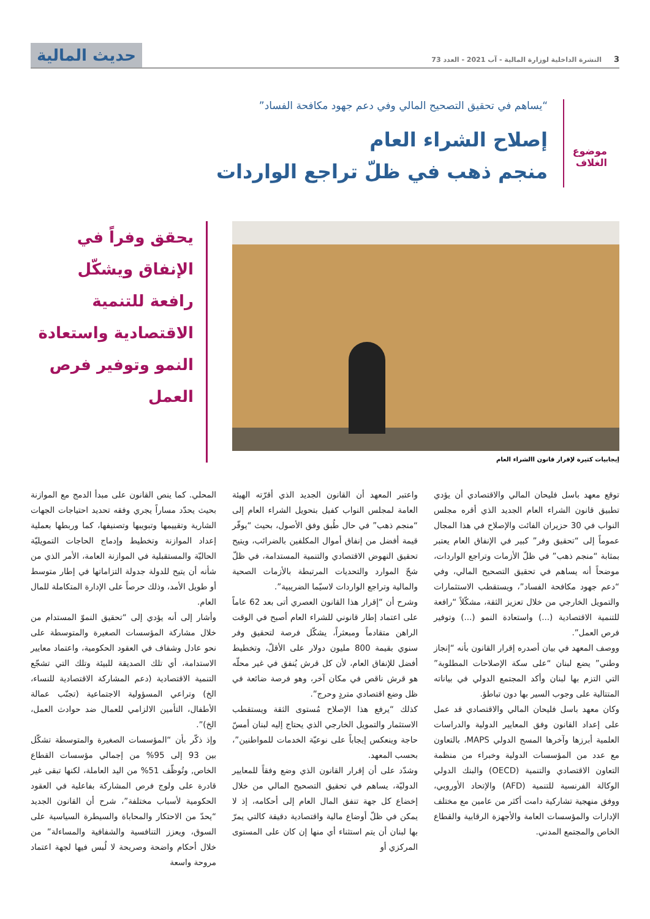3
النشرة الداخلية لوزارة المالية - آب 2021 - العدد 73
حديث المالية
موضوع الغلاف
“يساهم في تحقيق التصحيح المالي وفي دعم جهود مكافحة الفساد”
إصلاح الشراء العام
منجم ذهب في ظلّ تراجع الواردات
إيجابيات كثيرة لإقرار قانون االشراء العام
يحقق وفراً في الإنفاق ويشكّل رافعة للتنمية الاقتصادية واستعادة النمو وتوفير فرص العمل
توقع معهد باسل فليحان المالي والاقتصادي أن يؤدي تطبيق قانون الشراء العام الجديد الذي أقره مجلس النواب في 30 حزيران الفائت والإصلاح في هذا المجال عموماً إلى “تحقيق وفر” كبير في الإنفاق العام يعتبر بمثابة “منجم ذهب” في ظلّ الأزمات وتراجع الواردات، موضحاً أنه يساهم في تحقيق التصحيح المالي، وفي “دعم جهود مكافحة الفساد”، ويستقطب الاستثمارات والتمويل الخارجي من خلال تعزيز الثقة، مشكّلاً “رافعة للتنمية الاقتصادية (...) واستعادة النمو (...) وتوفير فرص العمل”.
ووصف المعهد في بيان أصدره إقرار القانون بأنه “إنجاز وطني” يضع لبنان “على سكة الإصلاحات المطلوبة” التي التزم بها لبنان وأكد المجتمع الدولي في بياناته المتتالية على وجوب السير بها دون تباطؤ.
وكان معهد باسل فليحان المالي والاقتصادي قد عمل على إعداد القانون وفق المعايير الدولية والدراسات العلمية أبرزها وآخرها المسح الدولي MAPS، بالتعاون مع عدد من المؤسسات الدولية وخبراء من منظمة التعاون الاقتصادي والتنمية (OECD) والبنك الدولي الوكالة الفرنسية للتنمية (AFD) والإتحاد الأوروبي، ووفق منهجية تشاركية دامت أكثر من عامين مع مختلف الإدارات والمؤسسات العامة والأجهزة الرقابية والقطاع الخاص والمجتمع المدني.
واعتبر المعهد أن القانون الجديد الذي أقرّته الهيئة العامة لمجلس النواب كفيل بتحويل الشراء العام إلى “منجم ذهب” في حال طُبق وفق الأصول، بحيث “يوفّر قيمة أفضل من إنفاق أموال المكلفين بالضرائب، ويتيح تحقيق النهوض الاقتصادي والتنمية المستدامة، في ظلّ شحّ الموارد والتحديات المرتبطة بالأزمات الصحية والمالية وتراجع الواردات لاسيّما الضريبية”.
وشرح أن “إقرار هذا القانون العصري أتى بعد 62 عاماً على اعتماد إطار قانوني للشراء العام أصبح في الوقت الراهن متقادماً ومبعثراً، يشكّل فرصة لتحقيق وفر سنوي بقيمة 800 مليون دولار على الأقلّ، وتخطيط أفضل للإنفاق العام، لأن كل قرش يُنفق في غير محلّه هو قرش ناقص في مكان آخر، وهو فرصة ضائعة في ظل وضع اقتصادي متردٍ وحرج”.
كذلك “يرفع هذا الإصلاح مُستوى الثقة ويستقطب الاستثمار والتمويل الخارجي الذي يحتاج إليه لبنان أمسّ حاجة وينعكس إيجاباً على نوعيّة الخدمات للمواطنين”، بحسب المعهد.
وشدّد على أن إقرار القانون الذي وضع وفقاً للمعايير الدوليّة، يساهم في تحقيق التصحيح المالي من خلال إخضاع كل جهة تنفق المال العام إلى أحكامه، إذ لا يمكن في ظلّ أوضاع مالية واقتصادية دقيقة كالتي يمرّ بها لبنان أن يتم استثناء أي منها إن كان على المستوى المركزي أو
المحلي. كما ينص القانون على مبدأ الدمج مع الموازنة بحيث يحدّد مساراً يجري وفقه تحديد احتياجات الجهات الشارية وتقييمها وتبويبها وتصنيفها، كما وربطها بعملية إعداد الموازنة وتخطيط وإدماج الحاجات التمويليّة الحاليّة والمستقبلية في الموازنة العامة، الأمر الذي من شأنه أن يتيح للدولة جدولة التزاماتها في إطار متوسط أو طويل الأمد، وذلك حرصاً على الإدارة المتكاملة للمال العام.
وأشار إلى أنه يؤدي إلى “تحقيق النموّ المستدام من خلال مشاركة المؤسسات الصغيرة والمتوسطة على نحو عادل وشفاف في العقود الحكومية، واعتماد معايير الاستدامة، أي تلك الصديقة للبيئة وتلك التي تشجّع التنمية الاقتصادية (دعم المشاركة الاقتصادية للنساء، الخ) وتراعي المسؤولية الاجتماعية (تجنّب عمالة الأطفال، التأمين الالزامي للعمال ضد حوادث العمل، الخ)”.
وإذ ذكّر بأن “المؤسسات الصغيرة والمتوسطة تشكّل بين 93 إلى 95% من إجمالي مؤسسات القطاع الخاص, وتُوظّف 51% من اليد العاملة، لكنها تبقى غير قادرة على ولوج فرص المشاركة بفاعلية في العقود الحكومية لأسباب مختلفة”، شرح أن القانون الجديد “يحدّ من الاحتكار والمحاباة والسيطرة السياسية على السوق، ويعزز التنافسية والشفافية والمساءلة” من خلال أحكام واضحة وصريحة لا لُبس فيها لجهة اعتماد مروحة واسعة